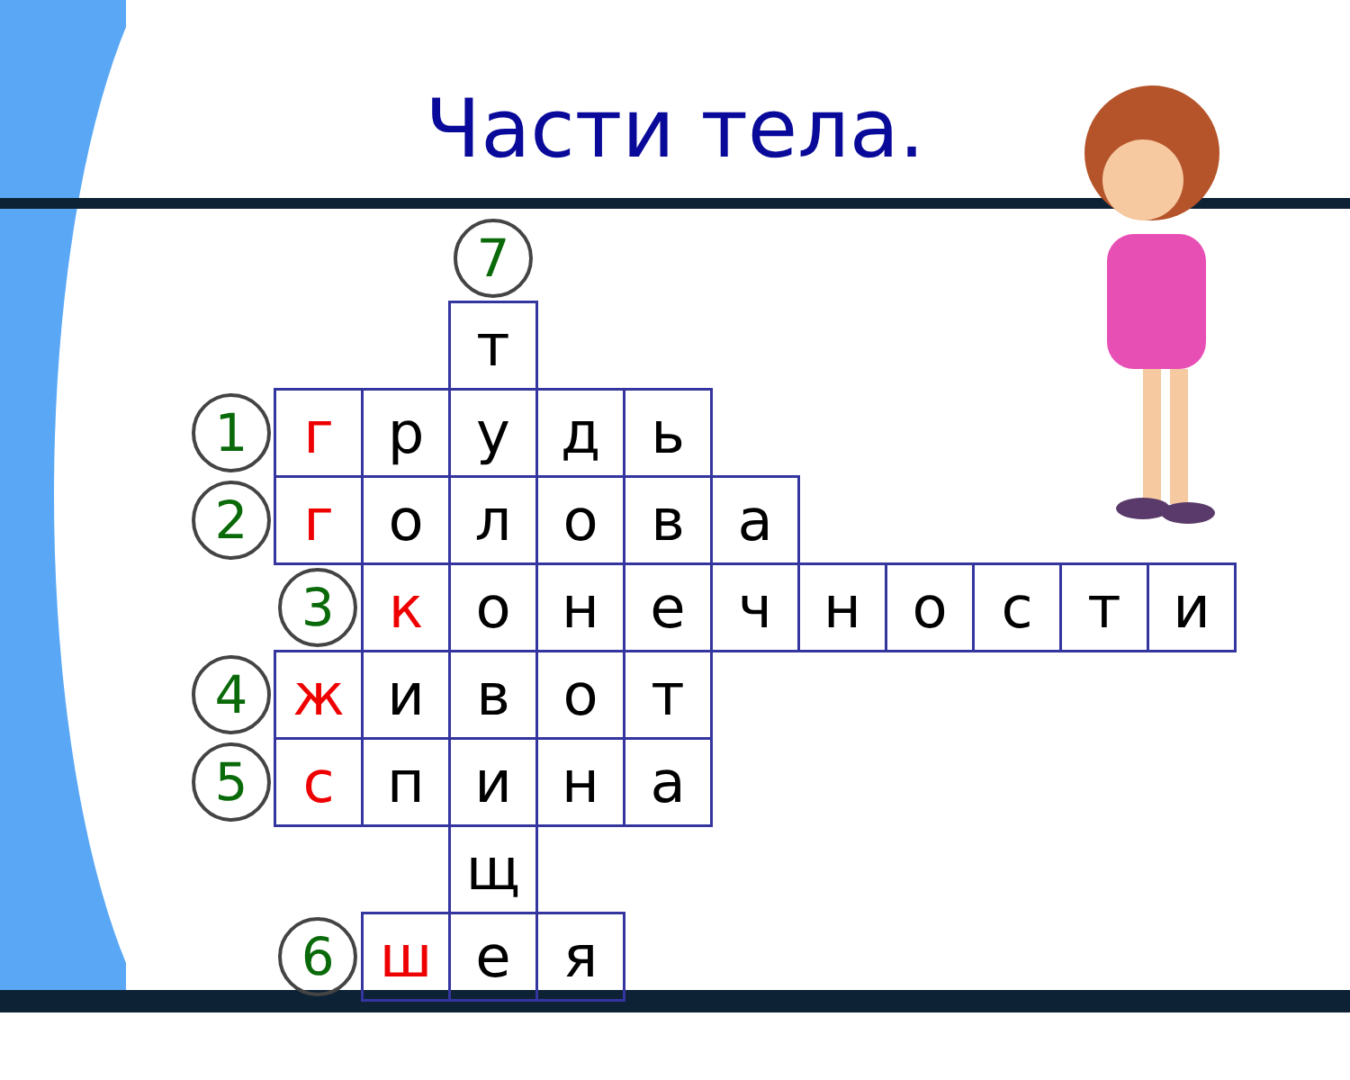Части тела.
| | | | 7 | | | | | | | | |
| | | | т | | | | | | | | |
| 1 | г | р | у | д | ь | | | | | | |
| 2 | г | о | л | о | в | а | | | | | |
| | 3 | к | о | н | е | ч | н | о | с | т | и |
| 4 | ж | и | в | о | т | | | | | | |
| 5 | с | п | и | н | а | | | | | | |
| | | | щ | | | | | | | | |
| | 6 | ш | е | я | | | | | | | |